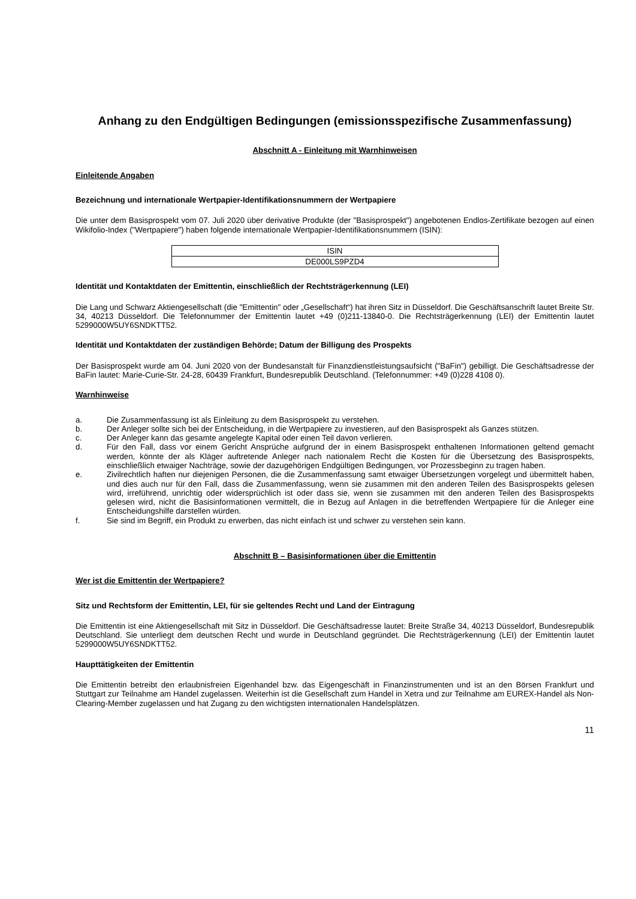Anhang zu den Endgültigen Bedingungen (emissionsspezifische Zusammenfassung)
Abschnitt A - Einleitung mit Warnhinweisen
Einleitende Angaben
Bezeichnung und internationale Wertpapier-Identifikationsnummern der Wertpapiere
Die unter dem Basisprospekt vom 07. Juli 2020 über derivative Produkte (der "Basisprospekt") angebotenen Endlos-Zertifikate bezogen auf einen Wikifolio-Index ("Wertpapiere") haben folgende internationale Wertpapier-Identifikationsnummern (ISIN):
| ISIN |
| --- |
| DE000LS9PZD4 |
Identität und Kontaktdaten der Emittentin, einschließlich der Rechtsträgerkennung (LEI)
Die Lang und Schwarz Aktiengesellschaft (die "Emittentin" oder „Gesellschaft“) hat ihren Sitz in Düsseldorf. Die Geschäftsanschrift lautet Breite Str. 34, 40213 Düsseldorf. Die Telefonnummer der Emittentin lautet +49 (0)211-13840-0. Die Rechtsträgerkennung (LEI) der Emittentin lautet 5299000W5UY6SNDKTT52.
Identität und Kontaktdaten der zuständigen Behörde; Datum der Billigung des Prospekts
Der Basisprospekt wurde am 04. Juni 2020 von der Bundesanstalt für Finanzdienstleistungsaufsicht ("BaFin") gebilligt. Die Geschäftsadresse der BaFin lautet: Marie-Curie-Str. 24-28, 60439 Frankfurt, Bundesrepublik Deutschland. (Telefonnummer: +49 (0)228 4108 0).
Warnhinweise
a. Die Zusammenfassung ist als Einleitung zu dem Basisprospekt zu verstehen.
b. Der Anleger sollte sich bei der Entscheidung, in die Wertpapiere zu investieren, auf den Basisprospekt als Ganzes stützen.
c. Der Anleger kann das gesamte angelegte Kapital oder einen Teil davon verlieren.
d. Für den Fall, dass vor einem Gericht Ansprüche aufgrund der in einem Basisprospekt enthaltenen Informationen geltend gemacht werden, könnte der als Kläger auftretende Anleger nach nationalem Recht die Kosten für die Übersetzung des Basisprospekts, einschließlich etwaiger Nachträge, sowie der dazugehörigen Endgültigen Bedingungen, vor Prozessbeginn zu tragen haben.
e. Zivilrechtlich haften nur diejenigen Personen, die die Zusammenfassung samt etwaiger Übersetzungen vorgelegt und übermittelt haben, und dies auch nur für den Fall, dass die Zusammenfassung, wenn sie zusammen mit den anderen Teilen des Basisprospekts gelesen wird, irreführend, unrichtig oder widersprüchlich ist oder dass sie, wenn sie zusammen mit den anderen Teilen des Basisprospekts gelesen wird, nicht die Basisinformationen vermittelt, die in Bezug auf Anlagen in die betreffenden Wertpapiere für die Anleger eine Entscheidungshilfe darstellen würden.
f. Sie sind im Begriff, ein Produkt zu erwerben, das nicht einfach ist und schwer zu verstehen sein kann.
Abschnitt B – Basisinformationen über die Emittentin
Wer ist die Emittentin der Wertpapiere?
Sitz und Rechtsform der Emittentin, LEI, für sie geltendes Recht und Land der Eintragung
Die Emittentin ist eine Aktiengesellschaft mit Sitz in Düsseldorf. Die Geschäftsadresse lautet: Breite Straße 34, 40213 Düsseldorf, Bundesrepublik Deutschland. Sie unterliegt dem deutschen Recht und wurde in Deutschland gegründet. Die Rechtsträgerkennung (LEI) der Emittentin lautet 5299000W5UY6SNDKTT52.
Haupttätigkeiten der Emittentin
Die Emittentin betreibt den erlaubnisfreien Eigenhandel bzw. das Eigengeschäft in Finanzinstrumenten und ist an den Börsen Frankfurt und Stuttgart zur Teilnahme am Handel zugelassen. Weiterhin ist die Gesellschaft zum Handel in Xetra und zur Teilnahme am EUREX-Handel als Non-Clearing-Member zugelassen und hat Zugang zu den wichtigsten internationalen Handelsplätzen.
11